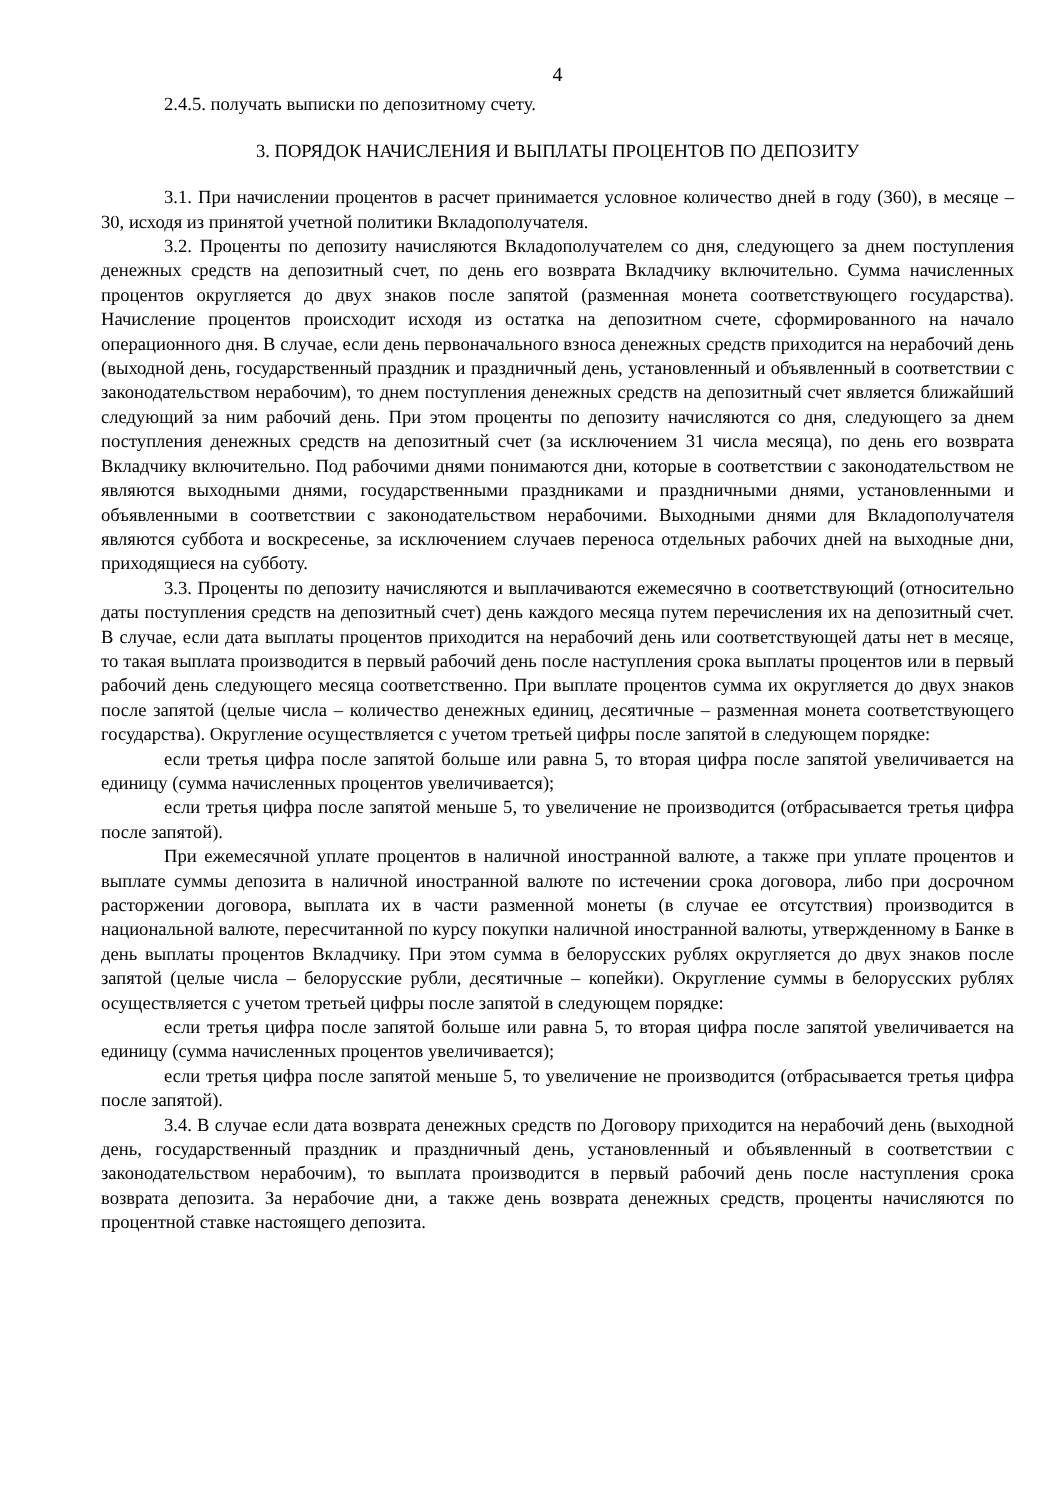4
2.4.5. получать выписки по депозитному счету.
3. ПОРЯДОК НАЧИСЛЕНИЯ И ВЫПЛАТЫ ПРОЦЕНТОВ ПО ДЕПОЗИТУ
3.1. При начислении процентов в расчет принимается условное количество дней в году (360), в месяце – 30, исходя из принятой учетной политики Вкладополучателя.
3.2. Проценты по депозиту начисляются Вкладополучателем со дня, следующего за днем поступления денежных средств на депозитный счет, по день его возврата Вкладчику включительно. Сумма начисленных процентов округляется до двух знаков после запятой (разменная монета соответствующего государства). Начисление процентов происходит исходя из остатка на депозитном счете, сформированного на начало операционного дня. В случае, если день первоначального взноса денежных средств приходится на нерабочий день (выходной день, государственный праздник и праздничный день, установленный и объявленный в соответствии с законодательством нерабочим), то днем поступления денежных средств на депозитный счет является ближайший следующий за ним рабочий день. При этом проценты по депозиту начисляются со дня, следующего за днем поступления денежных средств на депозитный счет (за исключением 31 числа месяца), по день его возврата Вкладчику включительно. Под рабочими днями понимаются дни, которые в соответствии с законодательством не являются выходными днями, государственными праздниками и праздничными днями, установленными и объявленными в соответствии с законодательством нерабочими. Выходными днями для Вкладополучателя являются суббота и воскресенье, за исключением случаев переноса отдельных рабочих дней на выходные дни, приходящиеся на субботу.
3.3. Проценты по депозиту начисляются и выплачиваются ежемесячно в соответствующий (относительно даты поступления средств на депозитный счет) день каждого месяца путем перечисления их на депозитный счет. В случае, если дата выплаты процентов приходится на нерабочий день или соответствующей даты нет в месяце, то такая выплата производится в первый рабочий день после наступления срока выплаты процентов или в первый рабочий день следующего месяца соответственно. При выплате процентов сумма их округляется до двух знаков после запятой (целые числа – количество денежных единиц, десятичные – разменная монета соответствующего государства). Округление осуществляется с учетом третьей цифры после запятой в следующем порядке:
если третья цифра после запятой больше или равна 5, то вторая цифра после запятой увеличивается на единицу (сумма начисленных процентов увеличивается);
если третья цифра после запятой меньше 5, то увеличение не производится (отбрасывается третья цифра после запятой).
При ежемесячной уплате процентов в наличной иностранной валюте, а также при уплате процентов и выплате суммы депозита в наличной иностранной валюте по истечении срока договора, либо при досрочном расторжении договора, выплата их в части разменной монеты (в случае ее отсутствия) производится в национальной валюте, пересчитанной по курсу покупки наличной иностранной валюты, утвержденному в Банке в день выплаты процентов Вкладчику. При этом сумма в белорусских рублях округляется до двух знаков после запятой (целые числа – белорусские рубли, десятичные – копейки). Округление суммы в белорусских рублях осуществляется с учетом третьей цифры после запятой в следующем порядке:
если третья цифра после запятой больше или равна 5, то вторая цифра после запятой увеличивается на единицу (сумма начисленных процентов увеличивается);
если третья цифра после запятой меньше 5, то увеличение не производится (отбрасывается третья цифра после запятой).
3.4. В случае если дата возврата денежных средств по Договору приходится на нерабочий день (выходной день, государственный праздник и праздничный день, установленный и объявленный в соответствии с законодательством нерабочим), то выплата производится в первый рабочий день после наступления срока возврата депозита. За нерабочие дни, а также день возврата денежных средств, проценты начисляются по процентной ставке настоящего депозита.